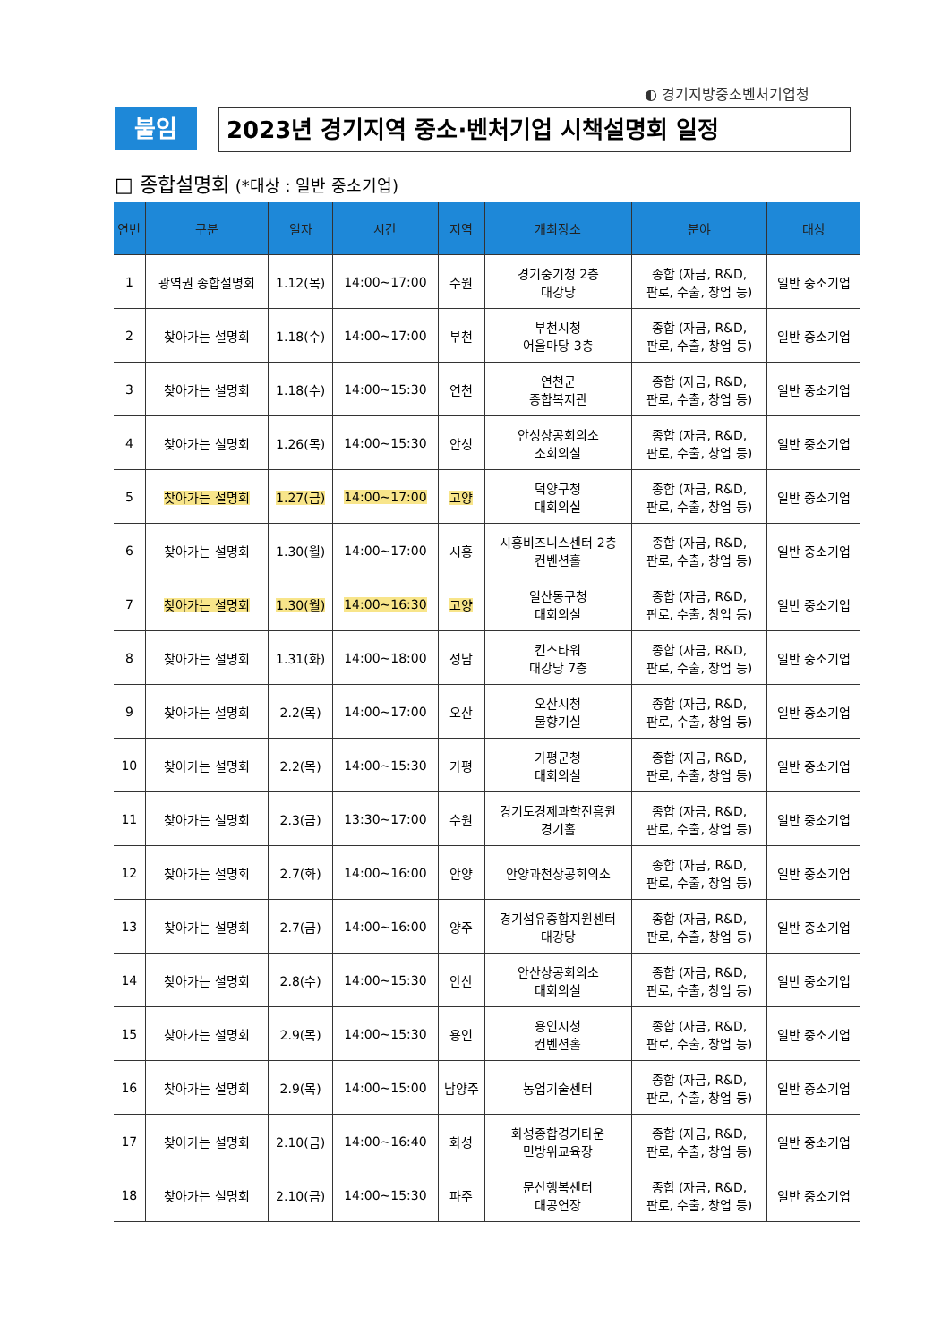◐ 경기지방중소벤처기업청
붙임 2023년 경기지역 중소·벤처기업 시책설명회 일정
□ 종합설명회 (*대상 : 일반 중소기업)
| 연번 | 구분 | 일자 | 시간 | 지역 | 개최장소 | 분야 | 대상 |
| --- | --- | --- | --- | --- | --- | --- | --- |
| 1 | 광역권 종합설명회 | 1.12(목) | 14:00~17:00 | 수원 | 경기중기청 2층 대강당 | 종합 (자금, R&D, 판로, 수출, 창업 등) | 일반 중소기업 |
| 2 | 찾아가는 설명회 | 1.18(수) | 14:00~17:00 | 부천 | 부천시청 어울마당 3층 | 종합 (자금, R&D, 판로, 수출, 창업 등) | 일반 중소기업 |
| 3 | 찾아가는 설명회 | 1.18(수) | 14:00~15:30 | 연천 | 연천군 종합복지관 | 종합 (자금, R&D, 판로, 수출, 창업 등) | 일반 중소기업 |
| 4 | 찾아가는 설명회 | 1.26(목) | 14:00~15:30 | 안성 | 안성상공회의소 소회의실 | 종합 (자금, R&D, 판로, 수출, 창업 등) | 일반 중소기업 |
| 5 | 찾아가는 설명회 | 1.27(금) | 14:00~17:00 | 고양 | 덕양구청 대회의실 | 종합 (자금, R&D, 판로, 수출, 창업 등) | 일반 중소기업 |
| 6 | 찾아가는 설명회 | 1.30(월) | 14:00~17:00 | 시흥 | 시흥비즈니스센터 2층 컨벤션홀 | 종합 (자금, R&D, 판로, 수출, 창업 등) | 일반 중소기업 |
| 7 | 찾아가는 설명회 | 1.30(월) | 14:00~16:30 | 고양 | 일산동구청 대회의실 | 종합 (자금, R&D, 판로, 수출, 창업 등) | 일반 중소기업 |
| 8 | 찾아가는 설명회 | 1.31(화) | 14:00~18:00 | 성남 | 킨스타워 대강당 7층 | 종합 (자금, R&D, 판로, 수출, 창업 등) | 일반 중소기업 |
| 9 | 찾아가는 설명회 | 2.2(목) | 14:00~17:00 | 오산 | 오산시청 물향기실 | 종합 (자금, R&D, 판로, 수출, 창업 등) | 일반 중소기업 |
| 10 | 찾아가는 설명회 | 2.2(목) | 14:00~15:30 | 가평 | 가평군청 대회의실 | 종합 (자금, R&D, 판로, 수출, 창업 등) | 일반 중소기업 |
| 11 | 찾아가는 설명회 | 2.3(금) | 13:30~17:00 | 수원 | 경기도경제과학진흥원 경기홀 | 종합 (자금, R&D, 판로, 수출, 창업 등) | 일반 중소기업 |
| 12 | 찾아가는 설명회 | 2.7(화) | 14:00~16:00 | 안양 | 안양과천상공회의소 | 종합 (자금, R&D, 판로, 수출, 창업 등) | 일반 중소기업 |
| 13 | 찾아가는 설명회 | 2.7(금) | 14:00~16:00 | 양주 | 경기섬유종합지원센터 대강당 | 종합 (자금, R&D, 판로, 수출, 창업 등) | 일반 중소기업 |
| 14 | 찾아가는 설명회 | 2.8(수) | 14:00~15:30 | 안산 | 안산상공회의소 대회의실 | 종합 (자금, R&D, 판로, 수출, 창업 등) | 일반 중소기업 |
| 15 | 찾아가는 설명회 | 2.9(목) | 14:00~15:30 | 용인 | 용인시청 컨벤션홀 | 종합 (자금, R&D, 판로, 수출, 창업 등) | 일반 중소기업 |
| 16 | 찾아가는 설명회 | 2.9(목) | 14:00~15:00 | 남양주 | 농업기술센터 | 종합 (자금, R&D, 판로, 수출, 창업 등) | 일반 중소기업 |
| 17 | 찾아가는 설명회 | 2.10(금) | 14:00~16:40 | 화성 | 화성종합경기타운 민방위교육장 | 종합 (자금, R&D, 판로, 수출, 창업 등) | 일반 중소기업 |
| 18 | 찾아가는 설명회 | 2.10(금) | 14:00~15:30 | 파주 | 문산행복센터 대공연장 | 종합 (자금, R&D, 판로, 수출, 창업 등) | 일반 중소기업 |